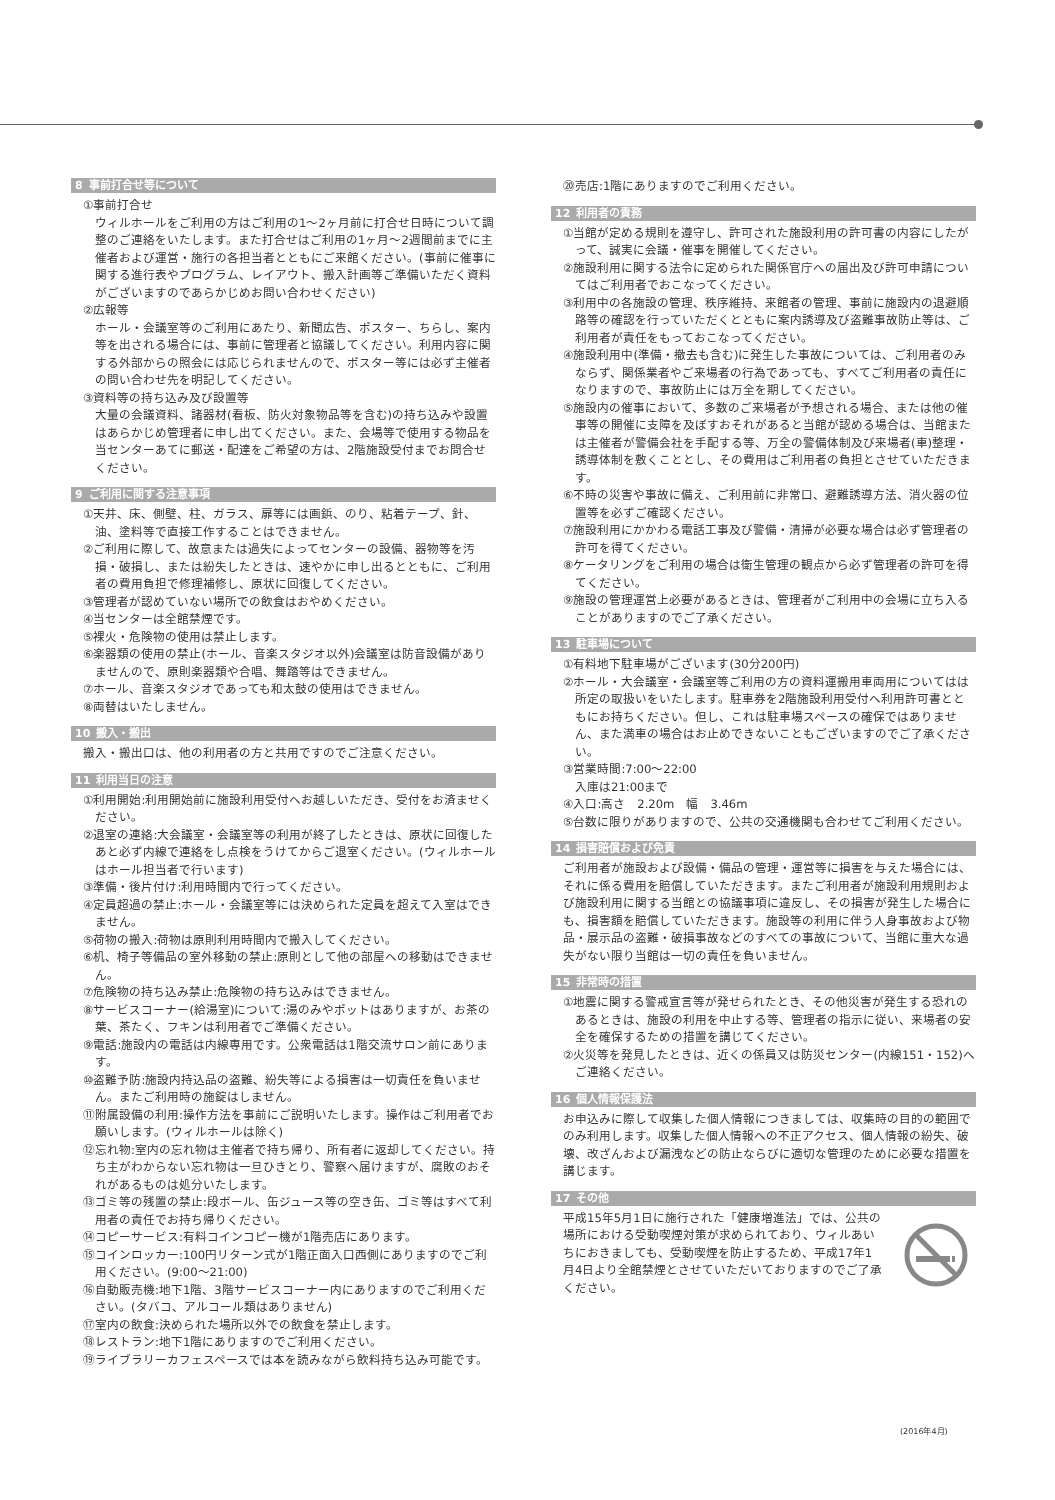8 事前打合せ等について
①事前打合せ
ウィルホールをご利用の方はご利用の1～2ヶ月前に打合せ日時について調整のご連絡をいたします。また打合せはご利用の1ヶ月～2週間前までに主催者および運営・施行の各担当者とともにご来館ください。(事前に催事に関する進行表やプログラム、レイアウト、搬入計画等ご準備いただく資料がございますのであらかじめお問い合わせください)
②広報等
ホール・会議室等のご利用にあたり、新聞広告、ポスター、ちらし、案内等を出される場合には、事前に管理者と協議してください。利用内容に関する外部からの照会には応じられませんので、ポスター等には必ず主催者の問い合わせ先を明記してください。
③資料等の持ち込み及び設置等
大量の会議資料、諸器材(看板、防火対象物品等を含む)の持ち込みや設置はあらかじめ管理者に申し出てください。また、会場等で使用する物品を当センターあてに郵送・配達をご希望の方は、2階施設受付までお問合せください。
9 ご利用に関する注意事項
①天井、床、側壁、柱、ガラス、扉等には画鋲、のり、粘着テープ、針、油、塗料等で直接工作することはできません。
②ご利用に際して、故意または過失によってセンターの設備、器物等を汚損・破損し、または紛失したときは、速やかに申し出るとともに、ご利用者の費用負担で修理補修し、原状に回復してください。
③管理者が認めていない場所での飲食はおやめください。
④当センターは全館禁煙です。
⑤裸火・危険物の使用は禁止します。
⑥楽器類の使用の禁止(ホール、音楽スタジオ以外)会議室は防音設備がありませんので、原則楽器類や合唱、舞踏等はできません。
⑦ホール、音楽スタジオであっても和太鼓の使用はできません。
⑧両替はいたしません。
10 搬入・搬出
搬入・搬出口は、他の利用者の方と共用ですのでご注意ください。
11 利用当日の注意
①利用開始:利用開始前に施設利用受付へお越しいただき、受付をお済ませください。
②退室の連絡:大会議室・会議室等の利用が終了したときは、原状に回復したあと必ず内線で連絡をし点検をうけてからご退室ください。(ウィルホールはホール担当者で行います)
③準備・後片付け:利用時間内で行ってください。
④定員超過の禁止:ホール・会議室等には決められた定員を超えて入室はできません。
⑤荷物の搬入:荷物は原則利用時間内で搬入してください。
⑥机、椅子等備品の室外移動の禁止:原則として他の部屋への移動はできません。
⑦危険物の持ち込み禁止:危険物の持ち込みはできません。
⑧サービスコーナー(給湯室)について:湯のみやポットはありますが、お茶の葉、茶たく、フキンは利用者でご準備ください。
⑨電話:施設内の電話は内線専用です。公衆電話は1階交流サロン前にあります。
⑩盗難予防:施設内持込品の盗難、紛失等による損害は一切責任を負いません。またご利用時の施錠はしません。
⑪附属設備の利用:操作方法を事前にご説明いたします。操作はご利用者でお願いします。(ウィルホールは除く)
⑫忘れ物:室内の忘れ物は主催者で持ち帰り、所有者に返却してください。持ち主がわからない忘れ物は一旦ひきとり、警察へ届けますが、腐敗のおそれがあるものは処分いたします。
⑬ゴミ等の残置の禁止:段ボール、缶ジュース等の空き缶、ゴミ等はすべて利用者の責任でお持ち帰りください。
⑭コピーサービス:有料コインコピー機が1階売店にあります。
⑮コインロッカー:100円リターン式が1階正面入口西側にありますのでご利用ください。(9:00～21:00)
⑯自動販売機:地下1階、3階サービスコーナー内にありますのでご利用ください。(タバコ、アルコール類はありません)
⑰室内の飲食:決められた場所以外での飲食を禁止します。
⑱レストラン:地下1階にありますのでご利用ください。
⑲ライブラリーカフェスペースでは本を読みながら飲料持ち込み可能です。
⑳売店:1階にありますのでご利用ください。
12 利用者の責務
①当館が定める規則を遵守し、許可された施設利用の許可書の内容にしたがって、誠実に会議・催事を開催してください。
②施設利用に関する法令に定められた関係官庁への届出及び許可申請についてはご利用者でおこなってください。
③利用中の各施設の管理、秩序維持、来館者の管理、事前に施設内の退避順路等の確認を行っていただくとともに案内誘導及び盗難事故防止等は、ご利用者が責任をもっておこなってください。
④施設利用中(準備・撤去も含む)に発生した事故については、ご利用者のみならず、関係業者やご来場者の行為であっても、すべてご利用者の責任になりますので、事故防止には万全を期してください。
⑤施設内の催事において、多数のご来場者が予想される場合、または他の催事等の開催に支障を及ぼすおそれがあると当館が認める場合は、当館または主催者が警備会社を手配する等、万全の警備体制及び来場者(車)整理・誘導体制を敷くこととし、その費用はご利用者の負担とさせていただきます。
⑥不時の災害や事故に備え、ご利用前に非常口、避難誘導方法、消火器の位置等を必ずご確認ください。
⑦施設利用にかかわる電話工事及び警備・清掃が必要な場合は必ず管理者の許可を得てください。
⑧ケータリングをご利用の場合は衛生管理の観点から必ず管理者の許可を得てください。
⑨施設の管理運営上必要があるときは、管理者がご利用中の会場に立ち入ることがありますのでご了承ください。
13 駐車場について
①有料地下駐車場がございます(30分200円)
②ホール・大会議室・会議室等ご利用の方の資料運搬用車両用についてはは所定の取扱いをいたします。駐車券を2階施設利用受付へ利用許可書とともにお持ちください。但し、これは駐車場スペースの確保ではありません、また満車の場合はお止めできないこともございますのでご了承ください。
③営業時間:7:00～22:00
入庫は21:00まで
④入口:高さ　2.20m　幅　3.46m
⑤台数に限りがありますので、公共の交通機関も合わせてご利用ください。
14 損害賠償および免責
ご利用者が施設および設備・備品の管理・運営等に損害を与えた場合には、それに係る費用を賠償していただきます。またご利用者が施設利用規則および施設利用に関する当館との協議事項に違反し、その損害が発生した場合にも、損害額を賠償していただきます。施設等の利用に伴う人身事故および物品・展示品の盗難・破損事故などのすべての事故について、当館に重大な過失がない限り当館は一切の責任を負いません。
15 非常時の措置
①地震に関する警戒宣言等が発せられたとき、その他災害が発生する恐れのあるときは、施設の利用を中止する等、管理者の指示に従い、来場者の安全を確保するための措置を講じてください。
②火災等を発見したときは、近くの係員又は防災センター(内線151・152)へご連絡ください。
16 個人情報保護法
お申込みに際して収集した個人情報につきましては、収集時の目的の範囲でのみ利用します。収集した個人情報への不正アクセス、個人情報の紛失、破壊、改ざんおよび漏洩などの防止ならびに適切な管理のために必要な措置を講じます。
17 その他
平成15年5月1日に施行された「健康増進法」では、公共の場所における受動喫煙対策が求められており、ウィルあいちにおきましても、受動喫煙を防止するため、平成17年1月4日より全館禁煙とさせていただいておりますのでご了承ください。
(2016年4月)